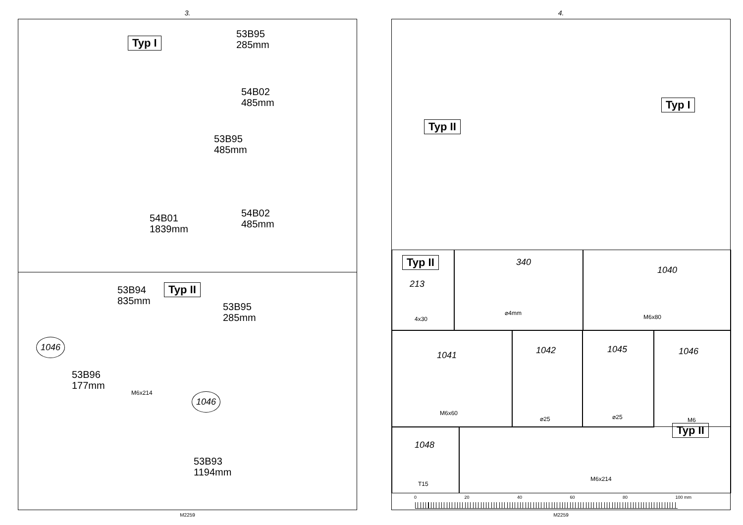3.
Typ I
53B95
285mm
54B02
485mm
53B95
485mm
54B02
485mm
54B01
1839mm
Typ II
53B94
835mm
53B95
285mm
1046
53B96
177mm
M6x214
1046
53B93
1194mm
M2259
4.
Typ I
Typ II
Typ II
4x30
213
340
⌀4mm
1040
M6x80
1041
M6x60
1042
⌀25
1045
⌀25
1046
M6
1048
T15
Typ II
M6x214
0 20 40 60 80 100 mm
M2259